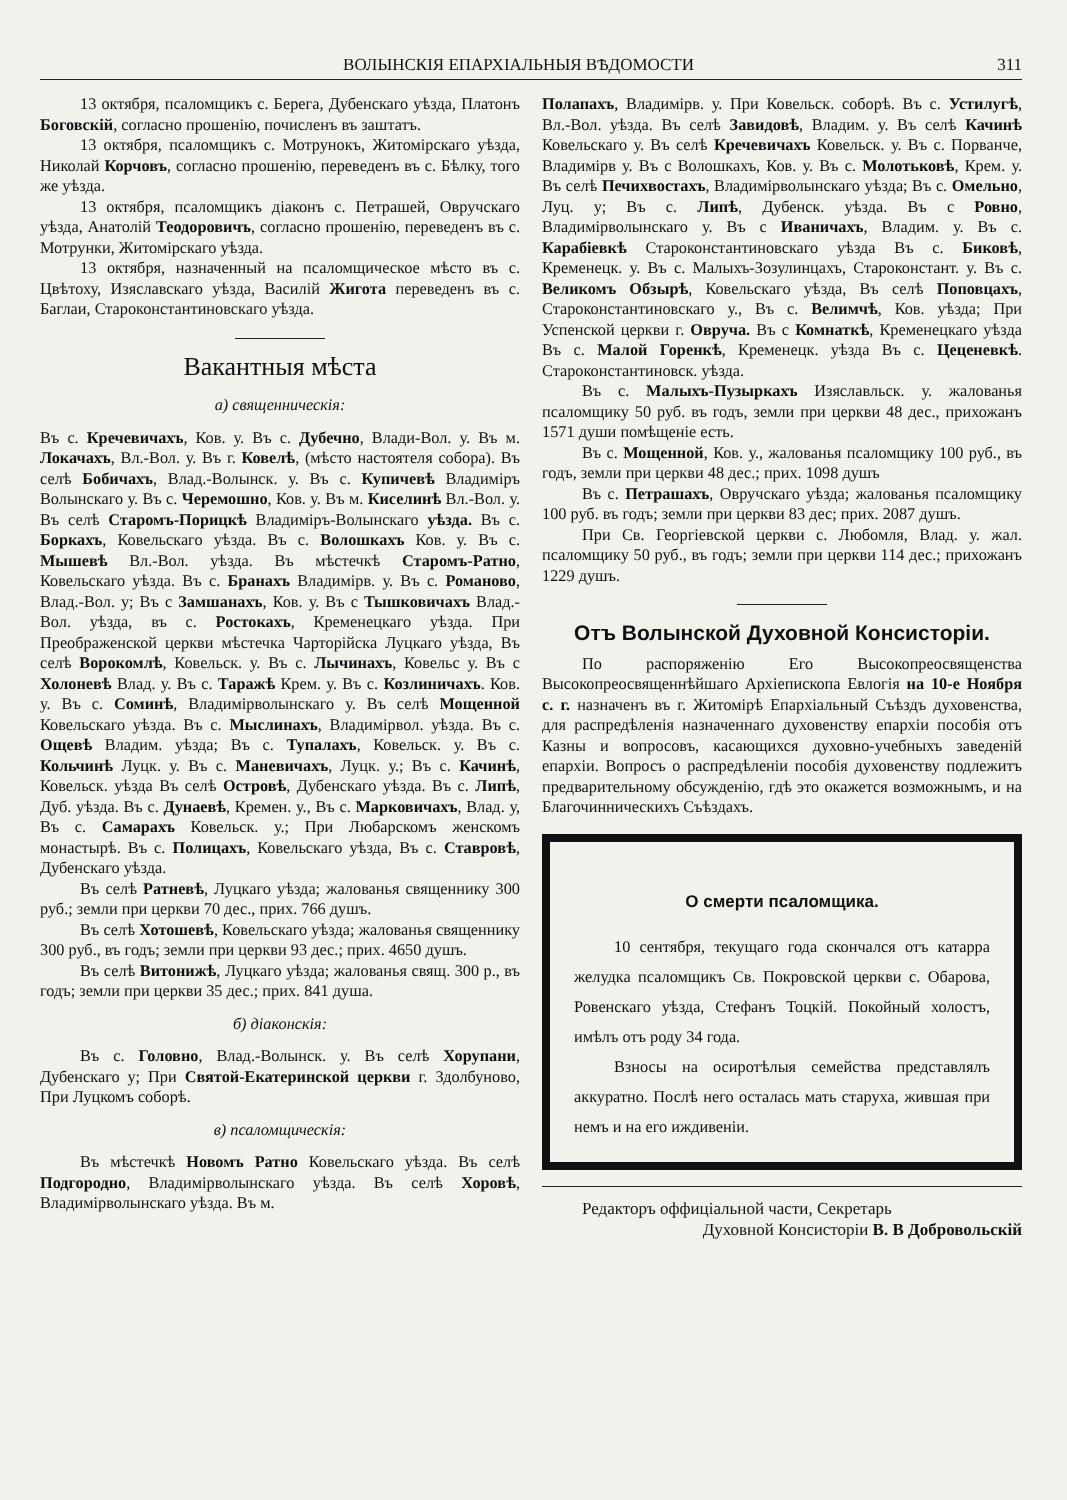ВОЛЫНСКІЯ ЕПАРХІАЛЬНЫЯ ВѢДОМОСТИ 311
13 октября, псаломщикъ с. Берега, Дубенскаго уѣзда, Платонъ Боговскій, согласно прошенію, почисленъ въ заштатъ.
13 октября, псаломщикъ с. Мотрунокъ, Житомірскаго уѣзда, Николай Корчовъ, согласно прошенію, переведенъ въ с. Бѣлку, того же уѣзда.
13 октября, псаломщикъ діаконъ с. Петрашей, Овручскаго уѣзда, Анатолій Теодоровичъ, согласно прошенію, переведенъ въ с. Мотрунки, Житомірскаго уѣзда.
13 октября, назначенный на псаломщическое мѣсто въ с. Цвѣтоху, Изяславскаго уѣзда, Василій Жигота переведенъ въ с. Баглаи, Староконстантиновскаго уѣзда.
Вакантныя мѣста
а) священническія:
Въ с. Кречевичахъ, Ков. у. Въ с. Дубечно, Влади-Вол. у. Въ м. Локачахъ, Вл.-Вол. у. Въ г. Ковелѣ, (мѣсто настоятеля собора). Въ селѣ Бобичахъ, Влад.-Волынск. у. Въ с. Купичевѣ Владиміръ Волынскаго у. Въ с. Черемошно, Ков. у. Въ м. Киселинѣ Вл.-Вол. у. Въ селѣ Старомъ-Порицкѣ Владиміръ-Волынскаго уѣзда. Въ с. Боркахъ, Ковельскаго уѣзда. Въ с. Волошкахъ Ков. у. Въ с. Мышевѣ Вл.-Вол. уѣзда. Въ мѣстечкѣ Старомъ-Ратно, Ковельскаго уѣзда. Въ с. Бранахъ Владимірв. у. Въ с. Романово, Влад.-Вол. у; Въ с Замшанахъ, Ков. у. Въ с Тышковичахъ Влад.-Вол. уѣзда, въ с. Ростокахъ, Кременецкаго уѣзда. При Преображенской церкви мѣстечка Чарторійска Луцкаго уѣзда, Въ селѣ Ворокомлѣ, Ковельск. у. Въ с. Лычинахъ, Ковельс у. Въ с Холоневѣ Влад. у. Въ с. Таражѣ Крем. у. Въ с. Козлиничахъ. Ков. у. Въ с. Соминѣ, Владимірволынскаго у. Въ селѣ Мощенной Ковельскаго уѣзда. Въ с. Мыслинахъ, Владимірвол. уѣзда. Въ с. Ощевѣ Владим. уѣзда; Въ с. Тупалахъ, Ковельск. у. Въ с. Кольчинѣ Луцк. у. Въ с. Маневичахъ, Луцк. у.; Въ с. Качинѣ, Ковельск. уѣзда Въ селѣ Островѣ, Дубенскаго уѣзда. Въ с. Липѣ, Дуб. уѣзда. Въ с. Дунаевѣ, Кремен. у., Въ с. Марковичахъ, Влад. у, Въ с. Самарахъ Ковельск. у.; При Любарскомъ женскомъ монастырѣ. Въ с. Полицахъ, Ковельскаго уѣзда, Въ с. Ставровѣ, Дубенскаго уѣзда.
Въ селѣ Ратневѣ, Луцкаго уѣзда; жалованья священнику 300 руб.; земли при церкви 70 дес., прих. 766 душъ.
Въ селѣ Хотошевѣ, Ковельскаго уѣзда; жалованья священнику 300 руб., въ годъ; земли при церкви 93 дес.; прих. 4650 душъ.
Въ селѣ Витонижѣ, Луцкаго уѣзда; жалованья свящ. 300 р., въ годъ; земли при церкви 35 дес.; прих. 841 душа.
б) діаконскія:
Въ с. Головно, Влад.-Волынск. у. Въ селѣ Хорупани, Дубенскаго у; При Святой-Екатеринской церкви г. Здолбуново, При Луцкомъ соборѣ.
в) псаломщическія:
Въ мѣстечкѣ Новомъ Ратно Ковельскаго уѣзда. Въ селѣ Подгородно, Владимірволынскаго уѣзда. Въ селѣ Хоровѣ, Владимірволынскаго уѣзда. Въ м.
Полапахъ, Владимірв. у. При Ковельск. соборѣ. Въ с. Устилугѣ, Вл.-Вол. уѣзда. Въ селѣ Завидовѣ, Владим. у. Въ селѣ Качинѣ Ковельскаго у. Въ селѣ Кречевичахъ Ковельск. у. Въ с. Порванче, Владимірв у. Въ с Волошкахъ, Ков. у. Въ с. Молотьковѣ, Крем. у. Въ селѣ Печихвостахъ, Владимірволынскаго уѣзда; Въ с. Омельно, Луц. у; Въ с. Липѣ, Дубенск. уѣзда. Въ с Ровно, Владимірволынскаго у. Въ с Иваничахъ, Владим. у. Въ с. Карабіевкѣ Староконстантиновскаго уѣзда Въ с. Биковѣ, Кременецк. у. Въ с. Малыхъ-Зозулинцахъ, Староконстант. у. Въ с. Великомъ Обзырѣ, Ковельскаго уѣзда, Въ селѣ Поповцахъ, Староконстантиновскаго у., Въ с. Велимчѣ, Ков. уѣзда; При Успенской церкви г. Овруча. Въ с Комнаткѣ, Кременецкаго уѣзда Въ с. Малой Горенкѣ, Кременецк. уѣзда Въ с. Цеценевкѣ. Староконстантиновск. уѣзда.
Въ с. Малыхъ-Пузыркахъ Изяславльск. у. жалованья псаломщику 50 руб. въ годъ, земли при церкви 48 дес., прихожанъ 1571 души помѣщеніе есть.
Въ с. Мощенной, Ков. у., жалованья псаломщику 100 руб., въ годъ, земли при церкви 48 дес.; прих. 1098 душъ
Въ с. Петрашахъ, Овручскаго уѣзда; жалованья псаломщику 100 руб. въ годъ; земли при церкви 83 дес; прих. 2087 душъ.
При Св. Георгіевской церкви с. Любомля, Влад. у. жал. псаломщику 50 руб., въ годъ; земли при церкви 114 дес.; прихожанъ 1229 душъ.
Отъ Волынской Духовной Консисторіи.
По распоряженію Его Высокопреосвященства Высокопреосвященнѣйшаго Архіепископа Евлогія на 10-е Ноября с. г. назначенъ въ г. Житомірѣ Епархіальный Съѣздъ духовенства, для распредѣленія назначеннаго духовенству епархіи пособія отъ Казны и вопросовъ, касающихся духовно-учебныхъ заведеній епархіи. Вопросъ о распредѣленіи пособія духовенству подлежитъ предварительному обсужденію, гдѣ это окажется возможнымъ, и на Благочинническихъ Съѣздахъ.
О смерти псаломщика.
10 сентября, текущаго года скончался отъ катарра желудка псаломщикъ Св. Покровской церкви с. Обарова, Ровенскаго уѣзда, Стефанъ Тоцкій. Покойный холостъ, имѣлъ отъ роду 34 года.
Взносы на осиротѣлыя семейства представлялъ аккуратно. Послѣ него осталась мать старуха, жившая при немъ и на его иждивеніи.
Редакторъ оффиціальной части, Секретарь
Духовной Консисторіи В. В Добровольскій